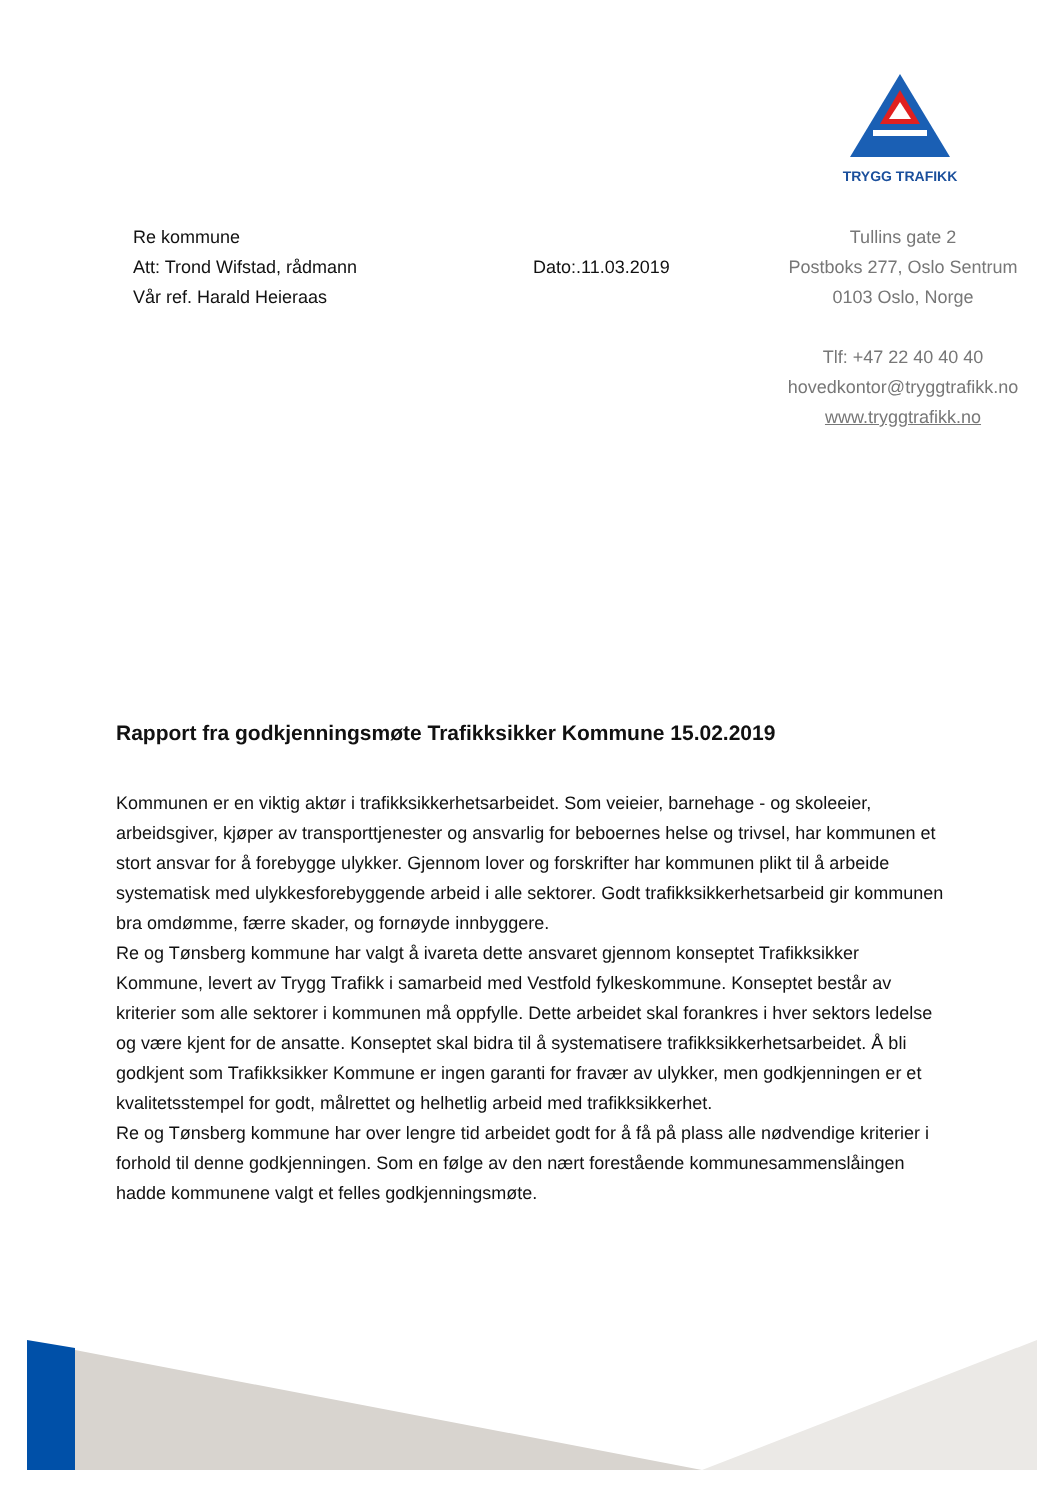TRYGG TRAFIKK
Re kommune
Att: Trond Wifstad, rådmann
Vår ref. Harald Heieraas
Dato:.11.03.2019
Tullins gate 2
Postboks 277, Oslo Sentrum
0103 Oslo, Norge
Tlf: +47 22 40 40 40
hovedkontor@tryggtrafikk.no
www.tryggtrafikk.no
Rapport fra godkjenningsmøte Trafikksikker Kommune 15.02.2019
Kommunen er en viktig aktør i trafikksikkerhetsarbeidet. Som veieier, barnehage - og skoleeier, arbeidsgiver, kjøper av transporttjenester og ansvarlig for beboernes helse og trivsel, har kommunen et stort ansvar for å forebygge ulykker. Gjennom lover og forskrifter har kommunen plikt til å arbeide systematisk med ulykkesforebyggende arbeid i alle sektorer. Godt trafikksikkerhetsarbeid gir kommunen bra omdømme, færre skader, og fornøyde innbyggere.
Re og Tønsberg kommune har valgt å ivareta dette ansvaret gjennom konseptet Trafikksikker Kommune, levert av Trygg Trafikk i samarbeid med Vestfold fylkeskommune. Konseptet består av kriterier som alle sektorer i kommunen må oppfylle. Dette arbeidet skal forankres i hver sektors ledelse og være kjent for de ansatte. Konseptet skal bidra til å systematisere trafikksikkerhetsarbeidet. Å bli godkjent som Trafikksikker Kommune er ingen garanti for fravær av ulykker, men godkjenningen er et kvalitetsstempel for godt, målrettet og helhetlig arbeid med trafikksikkerhet.
Re og Tønsberg kommune har over lengre tid arbeidet godt for å få på plass alle nødvendige kriterier i forhold til denne godkjenningen. Som en følge av den nært forestående kommunesammenslåingen hadde kommunene valgt et felles godkjenningsmøte.